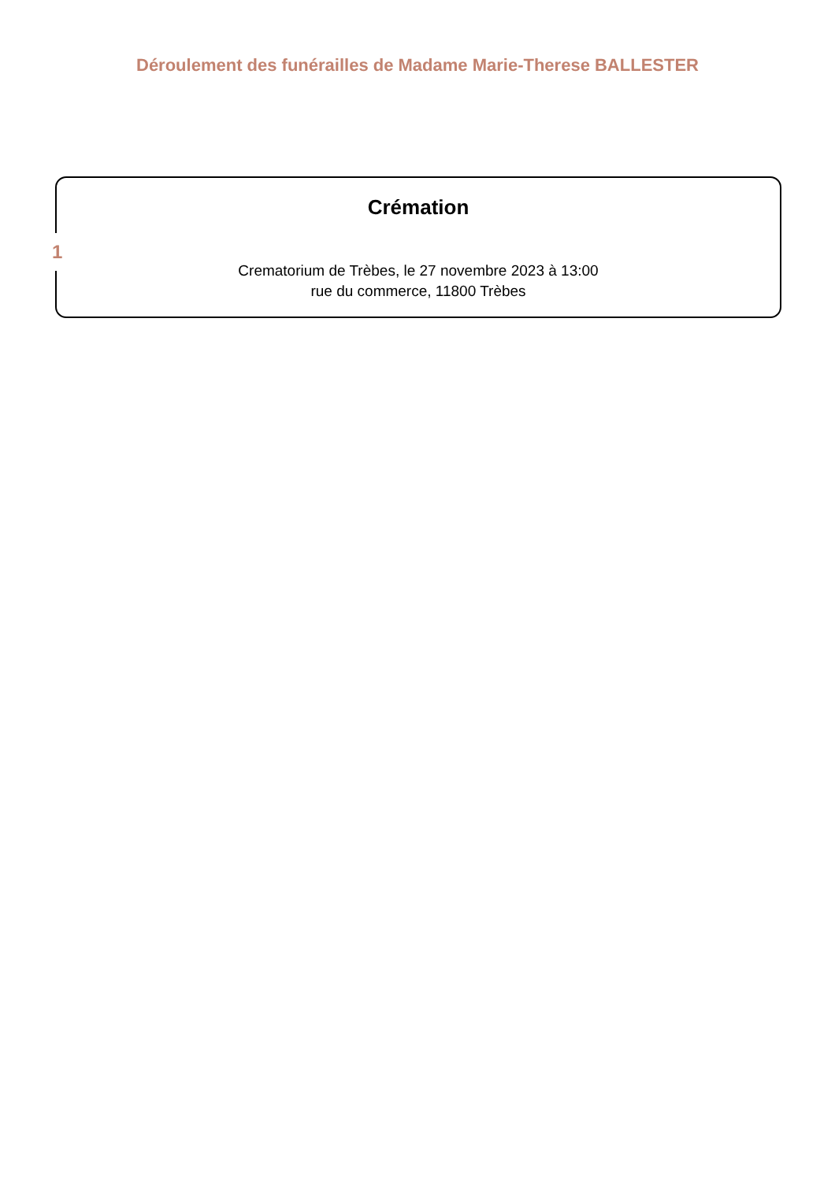Déroulement des funérailles de Madame Marie-Therese BALLESTER
1
Crémation
Crematorium de Trèbes, le 27 novembre 2023 à 13:00
rue du commerce, 11800 Trèbes